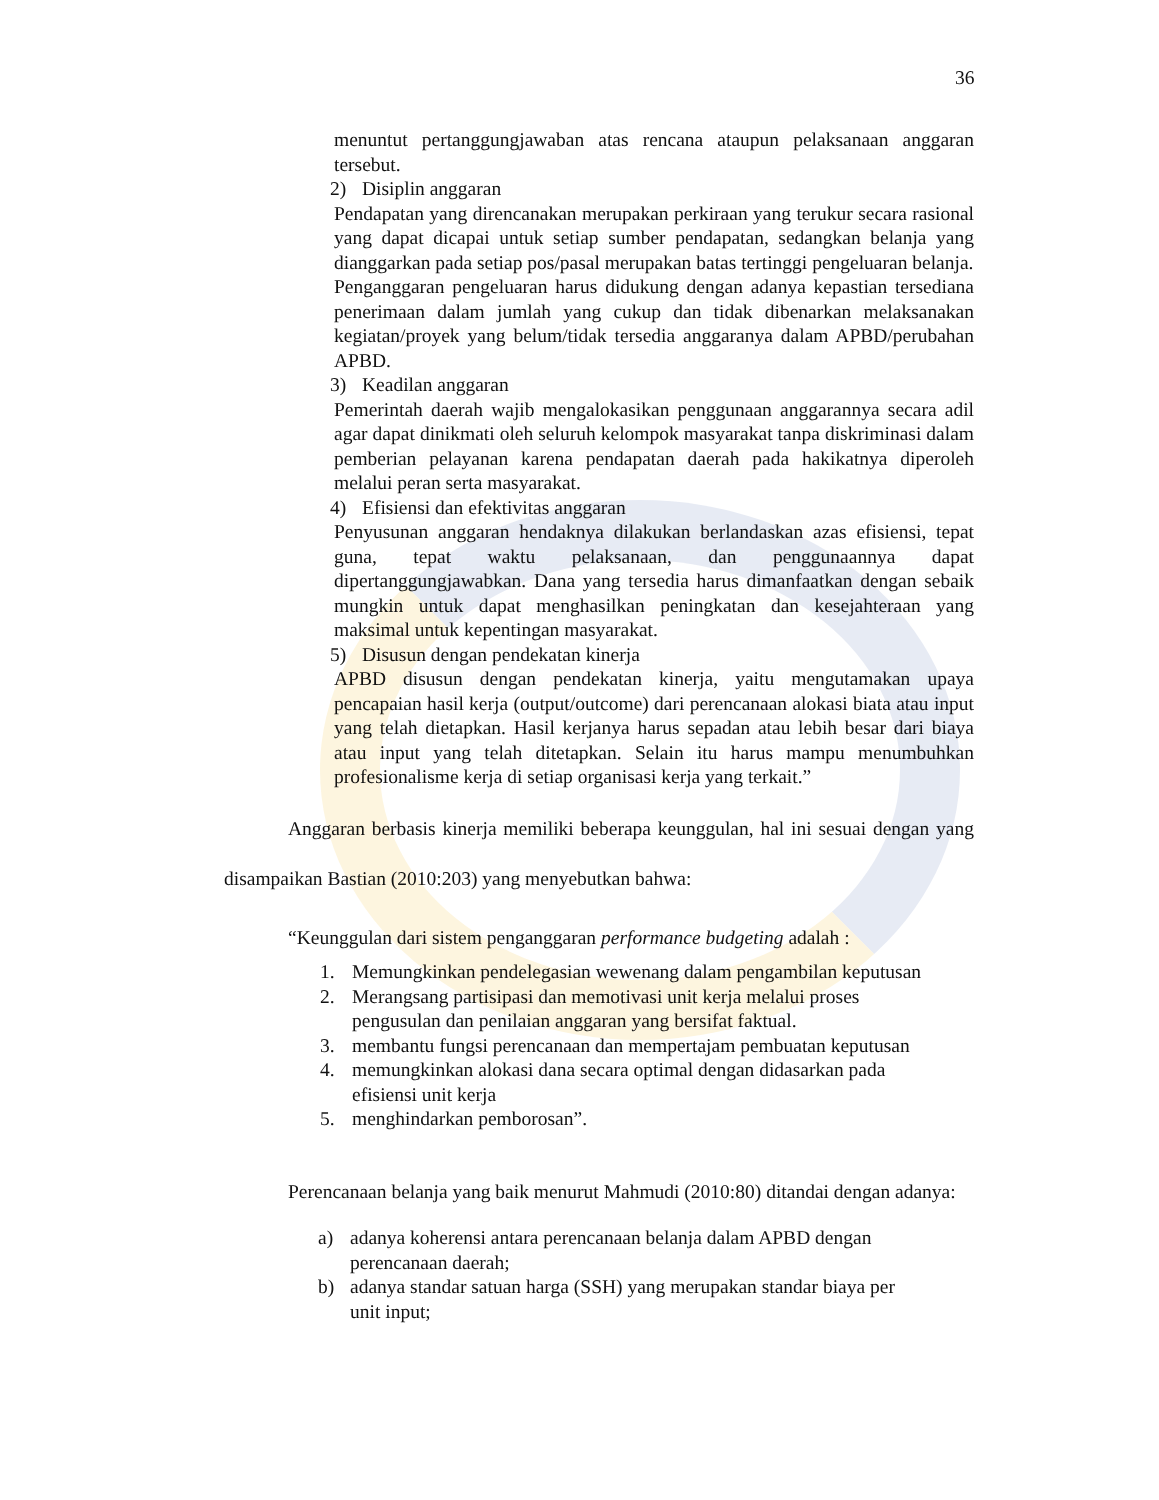36
menuntut pertanggungjawaban atas rencana ataupun pelaksanaan anggaran tersebut.
2) Disiplin anggaran
Pendapatan yang direncanakan merupakan perkiraan yang terukur secara rasional yang dapat dicapai untuk setiap sumber pendapatan, sedangkan belanja yang dianggarkan pada setiap pos/pasal merupakan batas tertinggi pengeluaran belanja.
Penganggaran pengeluaran harus didukung dengan adanya kepastian tersediana penerimaan dalam jumlah yang cukup dan tidak dibenarkan melaksanakan kegiatan/proyek yang belum/tidak tersedia anggaranya dalam APBD/perubahan APBD.
3) Keadilan anggaran
Pemerintah daerah wajib mengalokasikan penggunaan anggarannya secara adil agar dapat dinikmati oleh seluruh kelompok masyarakat tanpa diskriminasi dalam pemberian pelayanan karena pendapatan daerah pada hakikatnya diperoleh melalui peran serta masyarakat.
4) Efisiensi dan efektivitas anggaran
Penyusunan anggaran hendaknya dilakukan berlandaskan azas efisiensi, tepat guna, tepat waktu pelaksanaan, dan penggunaannya dapat dipertanggungjawabkan. Dana yang tersedia harus dimanfaatkan dengan sebaik mungkin untuk dapat menghasilkan peningkatan dan kesejahteraan yang maksimal untuk kepentingan masyarakat.
5) Disusun dengan pendekatan kinerja
APBD disusun dengan pendekatan kinerja, yaitu mengutamakan upaya pencapaian hasil kerja (output/outcome) dari perencanaan alokasi biata atau input yang telah dietapkan. Hasil kerjanya harus sepadan atau lebih besar dari biaya atau input yang telah ditetapkan. Selain itu harus mampu menumbuhkan profesionalisme kerja di setiap organisasi kerja yang terkait.”
Anggaran berbasis kinerja memiliki beberapa keunggulan, hal ini sesuai dengan yang disampaikan Bastian (2010:203) yang menyebutkan bahwa:
“Keunggulan dari sistem penganggaran performance budgeting adalah :
1. Memungkinkan pendelegasian wewenang dalam pengambilan keputusan
2. Merangsang partisipasi dan memotivasi unit kerja melalui proses
pengusulan dan penilaian anggaran yang bersifat faktual.
3. membantu fungsi perencanaan dan mempertajam pembuatan keputusan
4. memungkinkan alokasi dana secara optimal dengan didasarkan pada
efisiensi unit kerja
5. menghindarkan pemborosan”.
Perencanaan belanja yang baik menurut Mahmudi (2010:80) ditandai dengan adanya:
a) adanya koherensi antara perencanaan belanja dalam APBD dengan
perencanaan daerah;
b) adanya standar satuan harga (SSH) yang merupakan standar biaya per
unit input;